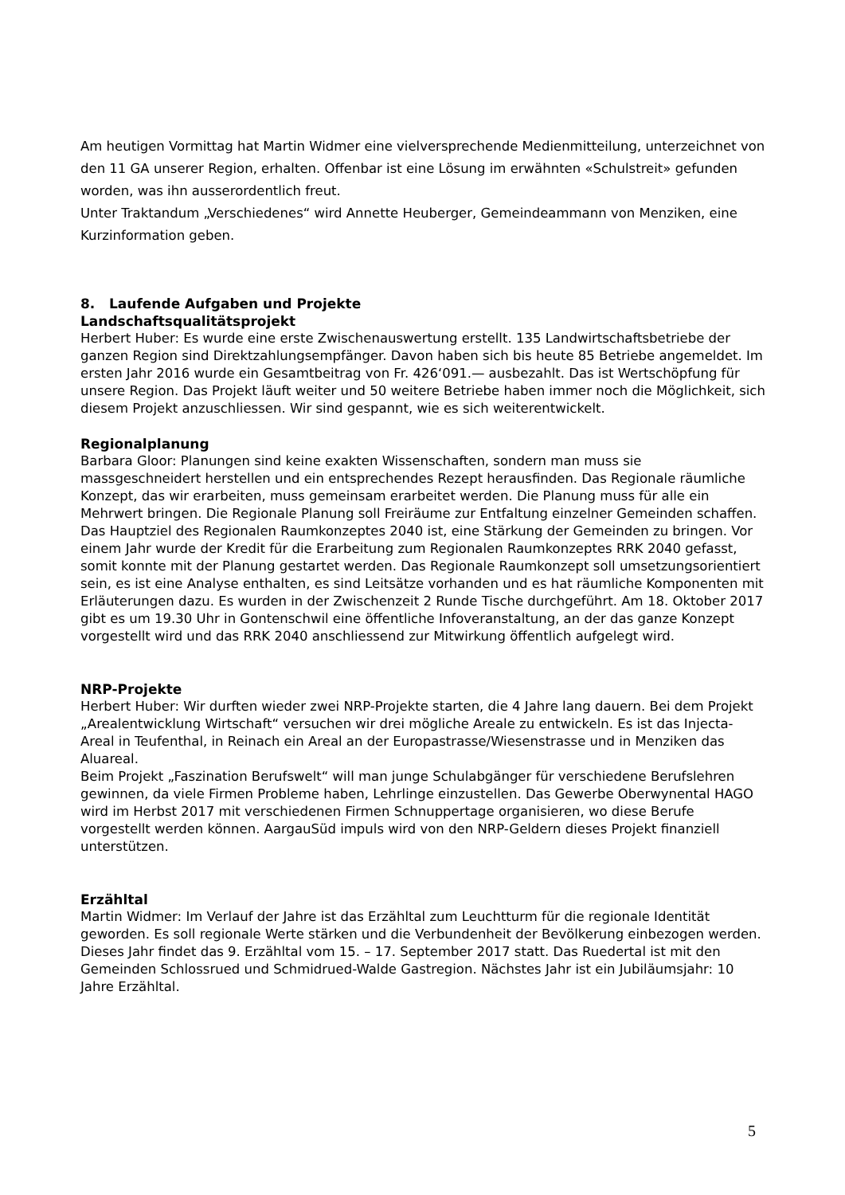Am heutigen Vormittag hat Martin Widmer eine vielversprechende Medienmitteilung, unterzeichnet von den 11 GA unserer Region, erhalten. Offenbar ist eine Lösung im erwähnten «Schulstreit» gefunden worden, was ihn ausserordentlich freut.
Unter Traktandum „Verschiedenes“ wird Annette Heuberger, Gemeindeammann von Menziken, eine Kurzinformation geben.
8. Laufende Aufgaben und Projekte
Landschaftsqualitätsprojekt
Herbert Huber: Es wurde eine erste Zwischenauswertung erstellt. 135 Landwirtschaftsbetriebe der ganzen Region sind Direktzahlungsempfänger. Davon haben sich bis heute 85 Betriebe angemeldet. Im ersten Jahr 2016 wurde ein Gesamtbeitrag von Fr. 426‘091.— ausbezahlt. Das ist Wertschöpfung für unsere Region. Das Projekt läuft weiter und 50 weitere Betriebe haben immer noch die Möglichkeit, sich diesem Projekt anzuschliessen. Wir sind gespannt, wie es sich weiterentwickelt.
Regionalplanung
Barbara Gloor: Planungen sind keine exakten Wissenschaften, sondern man muss sie massgeschneidert herstellen und ein entsprechendes Rezept herausfinden. Das Regionale räumliche Konzept, das wir erarbeiten, muss gemeinsam erarbeitet werden. Die Planung muss für alle ein Mehrwert bringen. Die Regionale Planung soll Freiräume zur Entfaltung einzelner Gemeinden schaffen. Das Hauptziel des Regionalen Raumkonzeptes 2040 ist, eine Stärkung der Gemeinden zu bringen. Vor einem Jahr wurde der Kredit für die Erarbeitung zum Regionalen Raumkonzeptes RRK 2040 gefasst, somit konnte mit der Planung gestartet werden. Das Regionale Raumkonzept soll umsetzungsorientiert sein, es ist eine Analyse enthalten, es sind Leitsätze vorhanden und es hat räumliche Komponenten mit Erläuterungen dazu. Es wurden in der Zwischenzeit 2 Runde Tische durchgeführt. Am 18. Oktober 2017 gibt es um 19.30 Uhr in Gontenschwil eine öffentliche Infoveranstaltung, an der das ganze Konzept vorgestellt wird und das RRK 2040 anschliessend zur Mitwirkung öffentlich aufgelegt wird.
NRP-Projekte
Herbert Huber: Wir durften wieder zwei NRP-Projekte starten, die 4 Jahre lang dauern. Bei dem Projekt „Arealentwicklung Wirtschaft“ versuchen wir drei mögliche Areale zu entwickeln. Es ist das Injecta-Areal in Teufenthal, in Reinach ein Areal an der Europastrasse/Wiesenstrasse und in Menziken das Aluareal.
Beim Projekt „Faszination Berufswelt“ will man junge Schulabgänger für verschiedene Berufslehren gewinnen, da viele Firmen Probleme haben, Lehrlinge einzustellen. Das Gewerbe Oberwynental HAGO wird im Herbst 2017 mit verschiedenen Firmen Schnuppertage organisieren, wo diese Berufe vorgestellt werden können. AargauSüd impuls wird von den NRP-Geldern dieses Projekt finanziell unterstützen.
Erzähltal
Martin Widmer: Im Verlauf der Jahre ist das Erzähltal zum Leuchtturm für die regionale Identität geworden. Es soll regionale Werte stärken und die Verbundenheit der Bevölkerung einbezogen werden. Dieses Jahr findet das 9. Erzähltal vom 15. – 17. September 2017 statt. Das Ruedertal ist mit den Gemeinden Schlossrued und Schmidrued-Walde Gastregion. Nächstes Jahr ist ein Jubiläumsjahr: 10 Jahre Erzähltal.
5